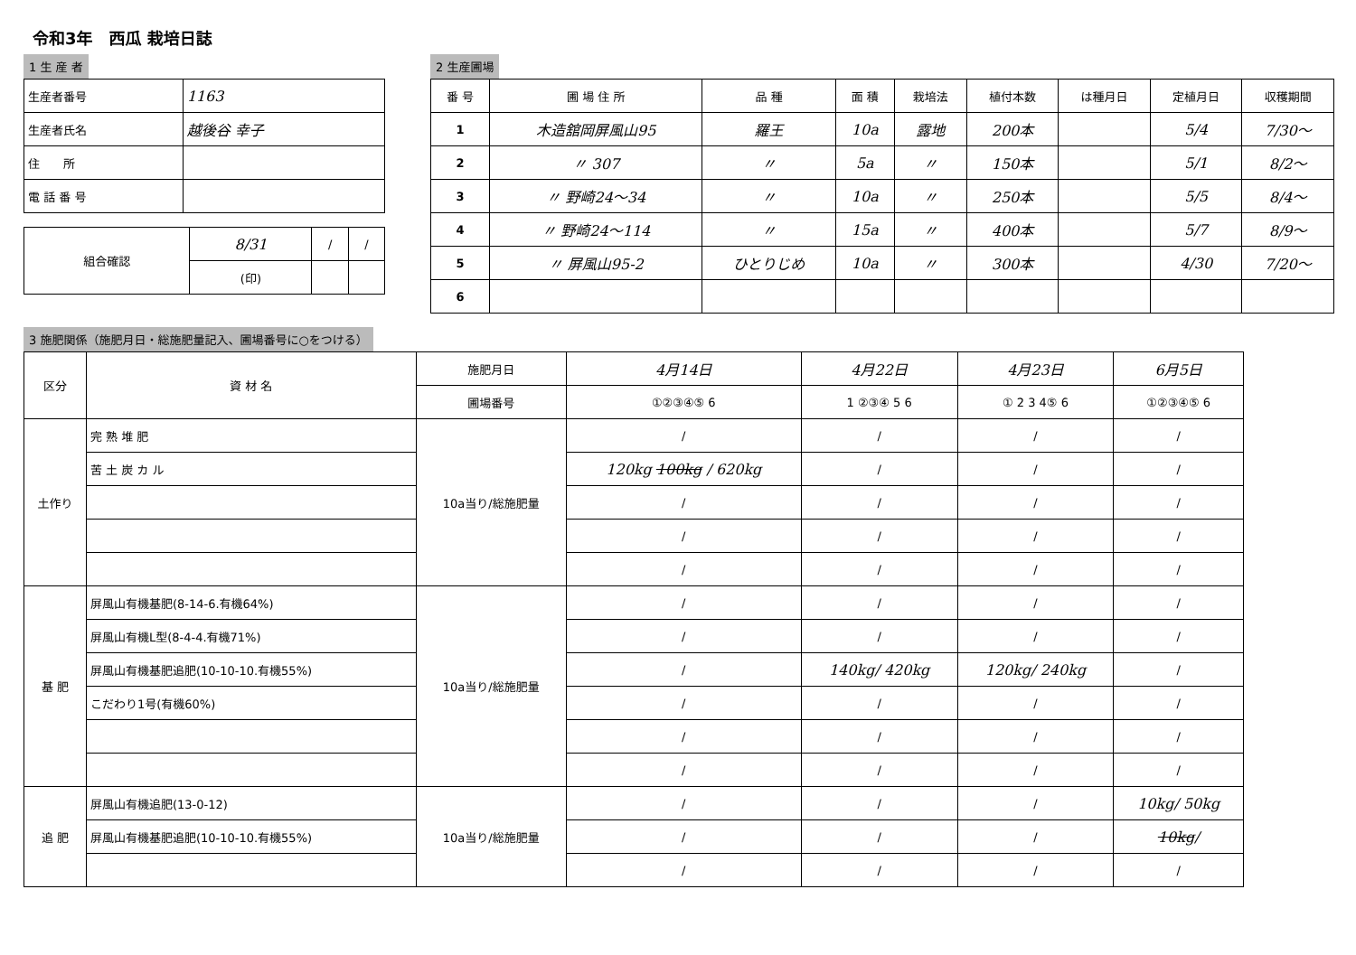令和3年　西瓜 栽培日誌
1 生 産 者
| 生産者番号 | 1163 |
| 生産者氏名 | 越後谷 幸子 |
| 住 所 | |
| 電 話 番 号 | |
| 組合確認 | 8/31 | / | / |
| | (印) | | |
2 生産圃場
| 番 号 | 圃 場 住 所 | 品 種 | 面 積 | 栽培法 | 植付本数 | は種月日 | 定植月日 | 収穫期間 |
| --- | --- | --- | --- | --- | --- | --- | --- | --- |
| 1 | 木造舘岡屏風山95 | 羅王 | 10a | 露地 | 200本 | | 5/4 | 7/30～ |
| 2 | 〃 307 | 〃 | 5a | 〃 | 150本 | | 5/1 | 8/2～ |
| 3 | 〃 野崎24～34 | 〃 | 10a | 〃 | 250本 | | 5/5 | 8/4～ |
| 4 | 〃 野崎24～114 | 〃 | 15a | 〃 | 400本 | | 5/7 | 8/9～ |
| 5 | 〃 屏風山95-2 | ひとりじめ | 10a | 〃 | 300本 | | 4/30 | 7/20～ |
| 6 | | | | | | | | |
3 施肥関係（施肥月日・総施肥量記入、圃場番号に○をつける）
| 区分 | 資 材 名 | 施肥月日 | 4月14日 | 4月22日 | 4月23日 | 6月5日 |
| --- | --- | --- | --- | --- | --- | --- |
| | | 圃場番号 | ①②③④⑤ 6 | 1 ②③④ 5 6 | ① 2 3 4⑤ 6 | ①②③④⑤ 6 |
| 土作り | 完 熟 堆 肥 | 10a当り/総施肥量 | / | / | / | / |
| | 苦 土 炭 カ ル | | 120kg 100kg / 620kg | / | / | / |
| | | | / | / | / | / |
| | | | / | / | / | / |
| | | | / | / | / | / |
| 基 肥 | 屏風山有機基肥(8-14-6.有機64%) | 10a当り/総施肥量 | / | / | / | / |
| | 屏風山有機L型(8-4-4.有機71%) | | / | / | / | / |
| | 屏風山有機基肥追肥(10-10-10.有機55%) | | / | 140kg/ 420kg | 120kg/ 240kg | / |
| | こだわり1号(有機60%) | | / | / | / | / |
| | | | / | / | / | / |
| | | | / | / | / | / |
| 追 肥 | 屏風山有機追肥(13-0-12) | 10a当り/総施肥量 | / | / | / | 10kg/ 50kg |
| | 屏風山有機基肥追肥(10-10-10.有機55%) | | / | / | / | 10kg / |
| | | | / | / | / | / |